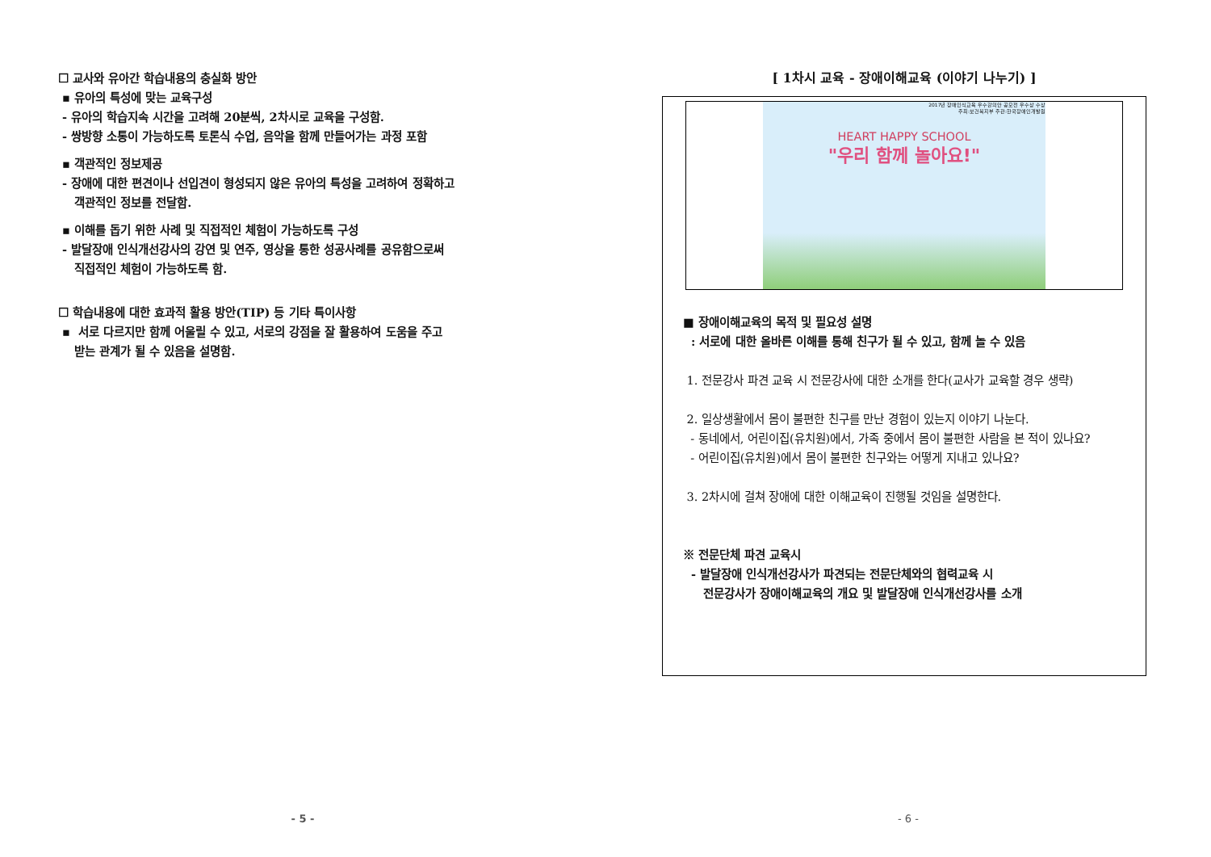☐ 교사와 유아간 학습내용의 충실화 방안
▪ 유아의 특성에 맞는 교육구성
- 유아의 학습지속 시간을 고려해 20분씩, 2차시로 교육을 구성함.
- 쌍방향 소통이 가능하도록 토론식 수업, 음악을 함께 만들어가는 과정 포함
▪ 객관적인 정보제공
- 장애에 대한 편견이나 선입견이 형성되지 않은 유아의 특성을 고려하여 정확하고
객관적인 정보를 전달함.
▪ 이해를 돕기 위한 사례 및 직접적인 체험이 가능하도록 구성
- 발달장애 인식개선강사의 강연 및 연주, 영상을 통한 성공사례를 공유함으로써
직접적인 체험이 가능하도록 함.
☐ 학습내용에 대한 효과적 활용 방안(TIP) 등 기타 특이사항
▪ 서로 다르지만 함께 어울릴 수 있고, 서로의 강점을 잘 활용하여 도움을 주고
받는 관계가 될 수 있음을 설명함.
- 5 -
[ 1차시 교육 - 장애이해교육 (이야기 나누기) ]
2017년 장애인식교육 우수강의안 공모전 우수상 수상
주최:보건복지부 주관:한국장애인개발원
HEART HAPPY SCHOOL
"우리 함께 놀아요!"
■ 장애이해교육의 목적 및 필요성 설명
: 서로에 대한 올바른 이해를 통해 친구가 될 수 있고, 함께 놀 수 있음
1. 전문강사 파견 교육 시 전문강사에 대한 소개를 한다(교사가 교육할 경우 생략)
2. 일상생활에서 몸이 불편한 친구를 만난 경험이 있는지 이야기 나눈다.
- 동네에서, 어린이집(유치원)에서, 가족 중에서 몸이 불편한 사람을 본 적이 있나요?
- 어린이집(유치원)에서 몸이 불편한 친구와는 어떻게 지내고 있나요?
3. 2차시에 걸쳐 장애에 대한 이해교육이 진행될 것임을 설명한다.
※ 전문단체 파견 교육시
- 발달장애 인식개선강사가 파견되는 전문단체와의 협력교육 시
전문강사가 장애이해교육의 개요 및 발달장애 인식개선강사를 소개
- 6 -